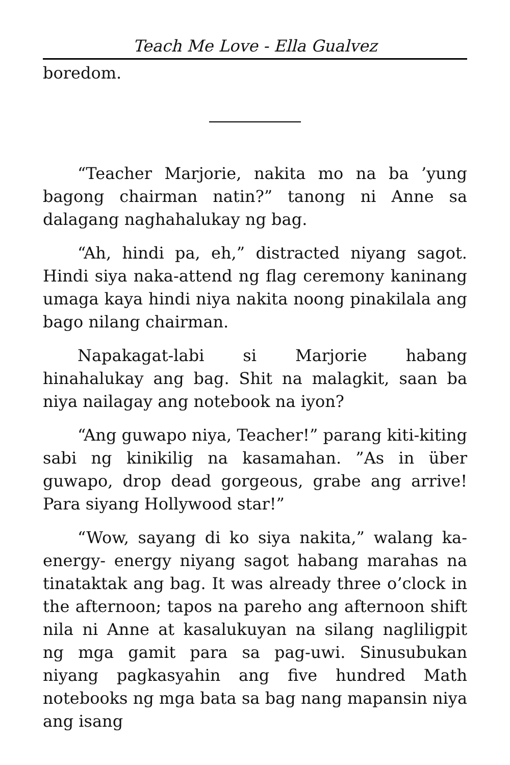Teach Me Love - Ella Gualvez
boredom.
“Teacher Marjorie, nakita mo na ba ’yung bagong chairman natin?” tanong ni Anne sa dalagang naghahalukay ng bag.
“Ah, hindi pa, eh,” distracted niyang sagot. Hindi siya naka-attend ng flag ceremony kaninang umaga kaya hindi niya nakita noong pinakilala ang bago nilang chairman.
Napakagat-labi si Marjorie habang hinahalukay ang bag. Shit na malagkit, saan ba niya nailagay ang notebook na iyon?
“Ang guwapo niya, Teacher!” parang kiti-kiting sabi ng kinikilig na kasamahan. ”As in über guwapo, drop dead gorgeous, grabe ang arrive! Para siyang Hollywood star!”
“Wow, sayang di ko siya nakita,” walang ka-energy- energy niyang sagot habang marahas na tinataktak ang bag. It was already three o’clock in the afternoon; tapos na pareho ang afternoon shift nila ni Anne at kasalukuyan na silang nagliligpit ng mga gamit para sa pag-uwi. Sinusubukan niyang pagkasyahin ang five hundred Math notebooks ng mga bata sa bag nang mapansin niya ang isang